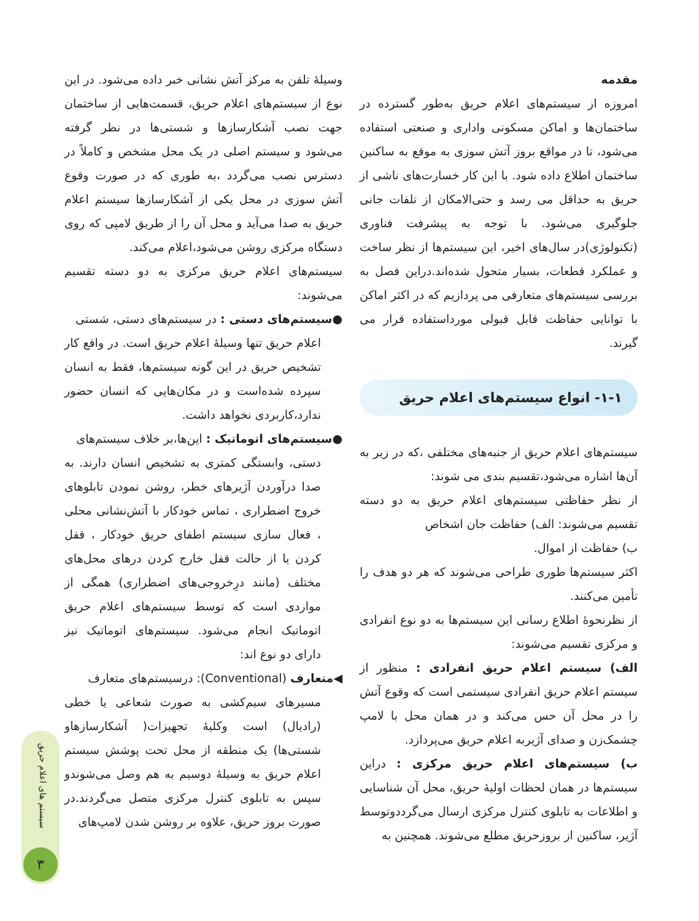مقدمه
امروزه از سیستم‌های اعلام حریق به‌طور گسترده در ساختمان‌ها و اماکن مسکونی واداری و صنعتی استفاده می‌شود، تا در مواقع بروز آتش سوزی به موقع به ساکنین ساختمان اطلاع داده شود. با این کار خسارت‌های ناشی از حریق به حداقل می رسد و حتی‌الامکان از تلفات جانی جلوگیری می‌شود. با توجه به پیشرفت فناوری (تکنولوژی)در سال‌های اخیر، این سیستم‌ها از نظر ساخت و عملکرد قطعات، بسیار متحول شده‌اند.دراین فصل به بررسی سیستم‌های متعارفی می پردازیم که در اکثر اماکن با توانایی حفاظت قابل قبولی مورداستفاده قرار می گیرند.
۱-۱- انواع سیستم‌های اعلام حریق
سیستم‌های اعلام حریق از جنبه‌های مختلفی ،که در زیر به آن‌ها اشاره می‌شود،تقسیم بندی می شوند:
از نظر حفاظتی سیستم‌های اعلام حریق به دو دسته تقسیم می‌شوند: الف) حفاظت جان اشخاص
ب) حفاظت از اموال.
اکثر سیستم‌ها طوری طراحی می‌شوند که هر دو هدف را تأمین می‌کنند.
از نظرنحوۀ اطلاع رسانی این سیستم‌ها به دو نوع انفرادی و مرکزی تقسیم می‌شوند:
الف) سیستم اعلام حریق انفرادی : منظور از سیستم اعلام حریق انفرادی سیستمی است که وقوع آتش را در محل آن حس می‌کند و در همان محل با لامپ چشمک‌زن و صدای آژیربه اعلام حریق می‌پردازد.
ب) سیستم‌های اعلام حریق مرکزی : دراین سیستم‌ها در همان لحظات اولیۀ حریق، محل آن شناسایی و اطلاعات به تابلوی کنترل مرکزی ارسال می‌گرددوتوسط آژیر، ساکنین از بروزحریق مطلع می‌شوند. همچنین به
وسیلۀ تلفن به مرکز آتش نشانی خبر داده می‌شود. در این نوع از سیستم‌های اعلام حریق، قسمت‌هایی از ساختمان جهت نصب آشکارسازها و شستی‌ها در نظر گرفته می‌شود و سیستم اصلی در یک محل مشخص و کاملاً در دسترس نصب می‌گردد ،به طوری که در صورت وقوع آتش سوزی در محل یکی از آشکارسازها سیستم اعلام حریق به صدا می‌آید و محل آن را از طریق لامپی که روی دستگاه مرکزی روشن می‌شود،اعلام می‌کند.
سیستم‌های اعلام حریق مرکزی به دو دسته تقسیم می‌شوند:
●سیستم‌های دستی : در سیستم‌های دستی، شستی
اعلام حریق تنها وسیلۀ اعلام حریق است. در واقع کار تشخیص حریق در این گونه سیستم‌ها، فقط به انسان سپرده شده‌است و در مکان‌هایی که انسان حضور ندارد،کاربردی نخواهد داشت.
●سیستم‌های اتوماتیک : این‌ها،بر خلاف سیستم‌های
دستی، وابستگی کمتری به تشخیص انسان دارند. به صدا درآوردن آژیرهای خطر، روشن نمودن تابلوهای خروج اضطراری ، تماس خودکار با آتش‌نشانی محلی ، فعال سازی سیستم اطفای حریق خودکار ، قفل کردن یا از حالت قفل خارج کردن درهای محل‌های مختلف (مانند درِخروجی‌های اضطراری) همگی از مواردی است که توسط سیستم‌های اعلام حریق اتوماتیک انجام می‌شود. سیستم‌های اتوماتیک نیز دارای دو نوع اند:
◀متعارف (Conventional): درسیستم‌های متعارف
مسیرهای سیم‌کشی به صورت شعاعی یا خطی (رادیال) است وکلیۀ تجهیزات( آشکارسازهاو شستی‌ها) یک منطقه از محل تحت پوشش سیستم اعلام حریق به وسیلۀ دوسیم به هم وصل می‌شوندو سپس به تابلوی کنترل مرکزی متصل می‌گردند.در صورت بروز حریق، علاوه بر روشن شدن لامپ‌های
سیستم های اعلام حریق
۳